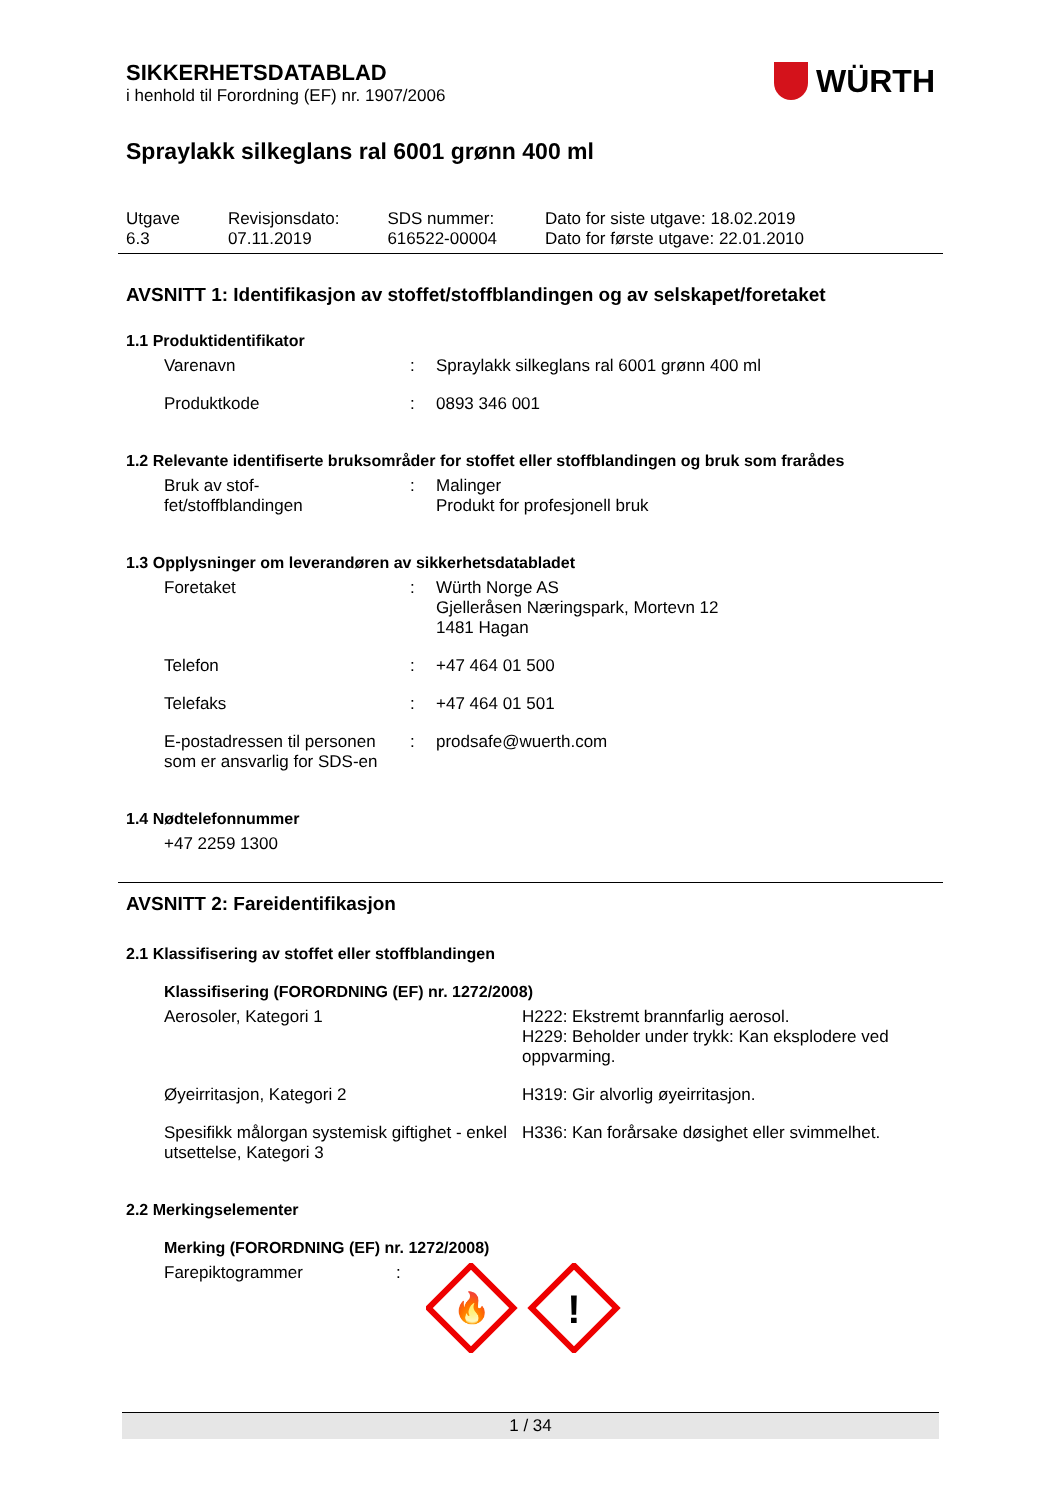WÜRTH
SIKKERHETSDATABLAD
i henhold til Forordning (EF) nr. 1907/2006
Spraylakk silkeglans ral 6001 grønn 400 ml
| Utgave 6.3 | Revisjonsdato: 07.11.2019 | SDS nummer: 616522-00004 | Dato for siste utgave: 18.02.2019 Dato for første utgave: 22.01.2010 |
AVSNITT 1: Identifikasjon av stoffet/stoffblandingen og av selskapet/foretaket
1.1 Produktidentifikator
| Varenavn | : | Spraylakk silkeglans ral 6001 grønn 400 ml |
| Produktkode | : | 0893 346 001 |
1.2 Relevante identifiserte bruksområder for stoffet eller stoffblandingen og bruk som frarådes
| Bruk av stof- fet/stoffblandingen | : | Malinger Produkt for profesjonell bruk |
1.3 Opplysninger om leverandøren av sikkerhetsdatabladet
| Foretaket | : | Würth Norge AS Gjelleråsen Næringspark, Mortevn 12 1481 Hagan |
| Telefon | : | +47 464 01 500 |
| Telefaks | : | +47 464 01 501 |
| E-postadressen til personen som er ansvarlig for SDS-en | : | prodsafe@wuerth.com |
1.4 Nødtelefonnummer
+47 2259 1300
AVSNITT 2: Fareidentifikasjon
2.1 Klassifisering av stoffet eller stoffblandingen
Klassifisering (FORORDNING (EF) nr. 1272/2008)
| Aerosoler, Kategori 1 | H222: Ekstremt brannfarlig aerosol. H229: Beholder under trykk: Kan eksplodere ved oppvarming. |
| Øyeirritasjon, Kategori 2 | H319: Gir alvorlig øyeirritasjon. |
| Spesifikk målorgan systemisk giftighet - enkel utsettelse, Kategori 3 | H336: Kan forårsake døsighet eller svimmelhet. |
2.2 Merkingselementer
Merking (FORORDNING (EF) nr. 1272/2008)
| Farepiktogrammer | : | 🔥 ! |
1 / 34